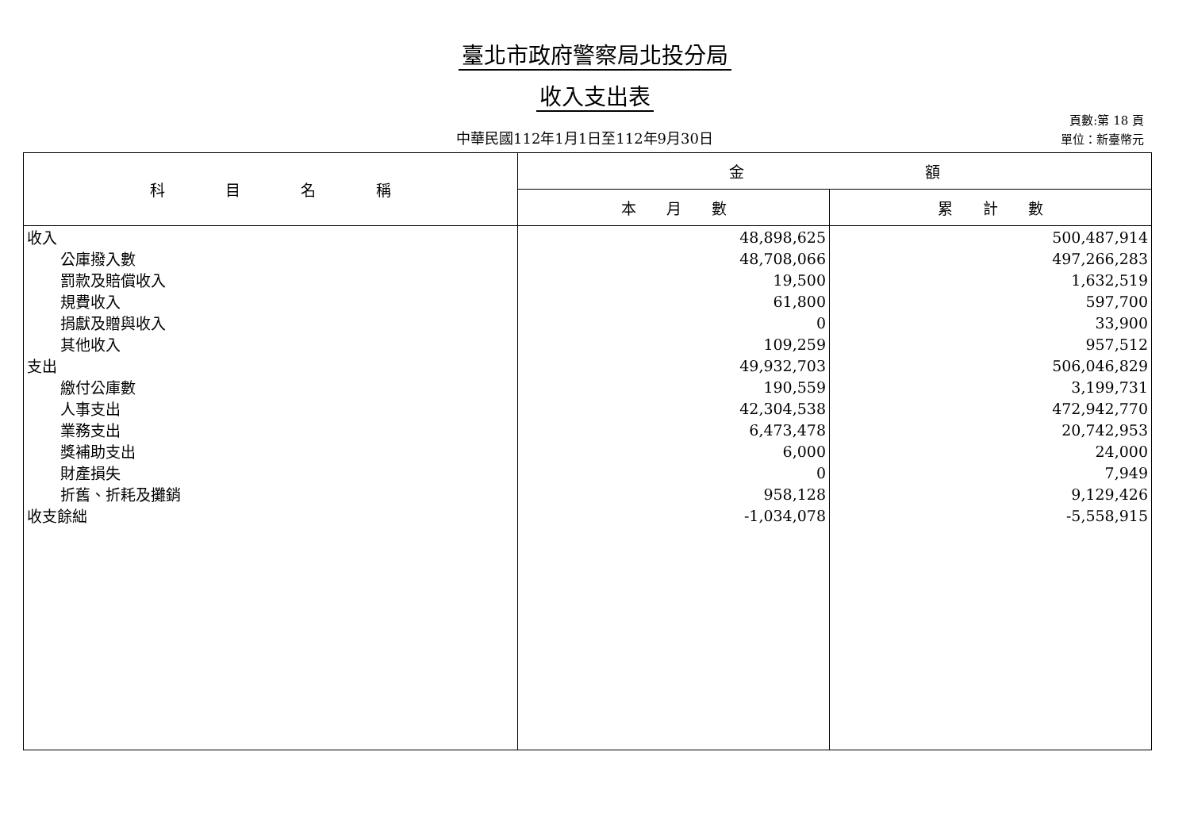臺北市政府警察局北投分局
收入支出表
中華民國112年1月1日至112年9月30日
頁數:第 18 頁
單位：新臺幣元
| 科 目 名 稱 | 金 額 | |
| --- | --- | --- |
| | 本 月 數 | 累 計 數 |
| 收入 | 48,898,625 | 500,487,914 |
| 公庫撥入數 | 48,708,066 | 497,266,283 |
| 罰款及賠償收入 | 19,500 | 1,632,519 |
| 規費收入 | 61,800 | 597,700 |
| 捐獻及贈與收入 | 0 | 33,900 |
| 其他收入 | 109,259 | 957,512 |
| 支出 | 49,932,703 | 506,046,829 |
| 繳付公庫數 | 190,559 | 3,199,731 |
| 人事支出 | 42,304,538 | 472,942,770 |
| 業務支出 | 6,473,478 | 20,742,953 |
| 獎補助支出 | 6,000 | 24,000 |
| 財產損失 | 0 | 7,949 |
| 折舊、折耗及攤銷 | 958,128 | 9,129,426 |
| 收支餘絀 | -1,034,078 | -5,558,915 |